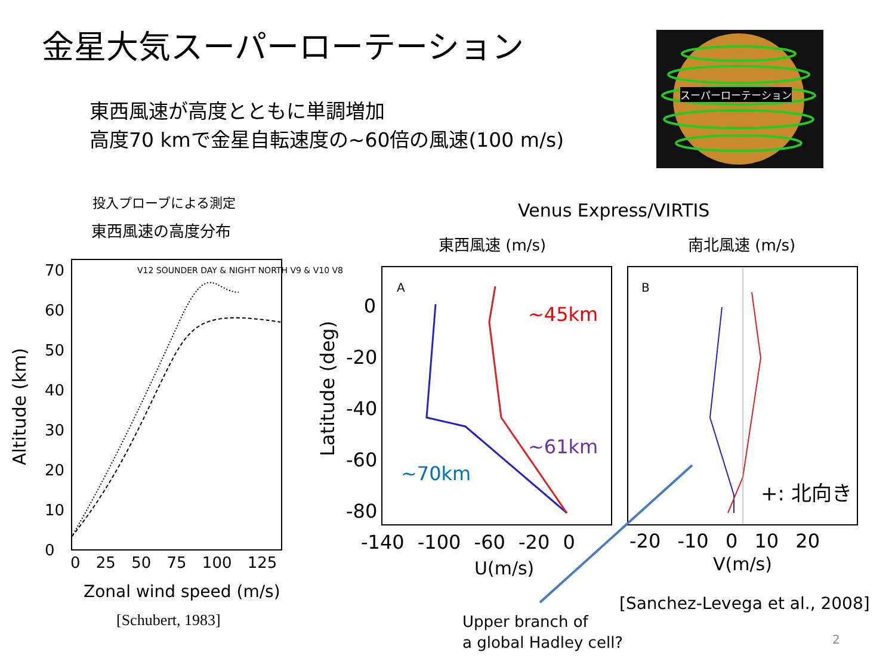金星大気スーパーローテーション
東西風速が高度とともに単調増加
高度70 kmで金星自転速度の~60倍の風速(100 m/s)
スーパーローテーション
投入プローブによる測定
東西風速の高度分布
Venus Express/VIRTIS
東西風速 (m/s) 南北風速 (m/s)
Altitude (km)
70
60
50
40
30
20
10
0
V12 SOUNDER DAY & NIGHT NORTH V9 & V10 V8
0 25 50 75 100 125
Zonal wind speed (m/s)
[Schubert, 1983]
Latitude (deg)
0
-20
-40
-60
-80
A B
~45km
~61km
~70km
+: 北向き
-140 -100 -60 -20 0
U(m/s)
-20 -10 0 10 20
V(m/s)
Upper branch of
a global Hadley cell?
[Sanchez-Levega et al., 2008]
2